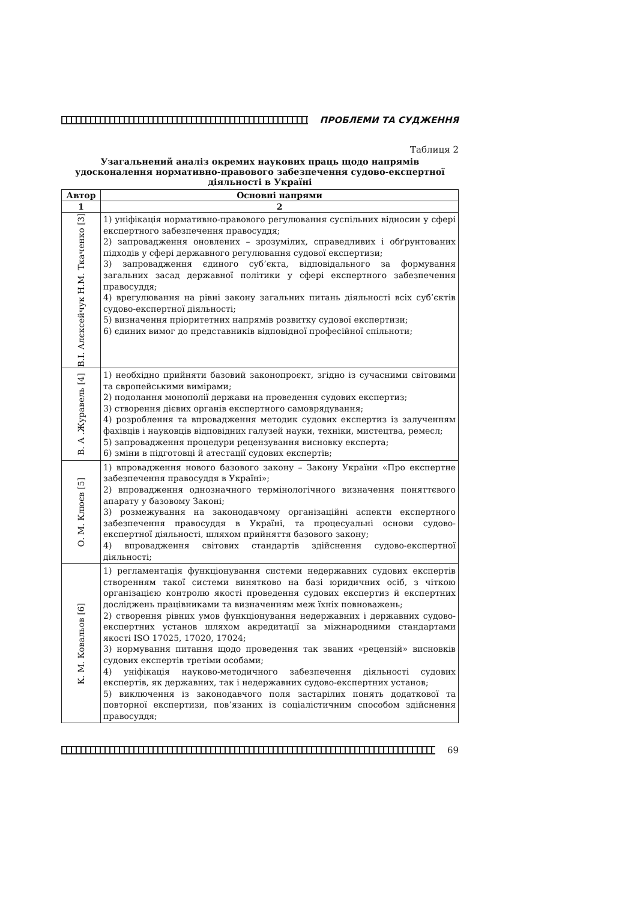ПРОБЛЕМИ ТА СУДЖЕННЯ
Таблиця 2
Узагальнений аналіз окремих наукових праць щодо напрямів удосконалення нормативно-правового забезпечення судово-експертної діяльності в Україні
| Автор | Основні напрями |
| --- | --- |
| 1 | 2 |
| В.І. Алєксейчук Н.М. Ткаченко [3] | 1) уніфікація нормативно-правового регулювання суспільних відносин у сфері експертного забезпечення правосуддя; 2) запровадження оновлених – зрозумілих, справедливих і обґрунтованих підходів у сфері державного регулювання судової експертизи; 3) запровадження єдиного суб’єкта, відповідального за формування загальних засад державної політики у сфері експертного забезпечення правосуддя; 4) врегулювання на рівні закону загальних питань діяльності всіх суб’єктів судово-експертної діяльності; 5) визначення пріоритетних напрямів розвитку судової експертизи; 6) єдиних вимог до представників відповідної професійної спільноти; |
| В. А .Журавель [4] | 1) необхідно прийняти базовий законопроєкт, згідно із сучасними світовими та європейськими вимірами; 2) подолання монополії держави на проведення судових експертиз; 3) створення дієвих органів експертного самоврядування; 4) розроблення та впровадження методик судових експертиз із залученням фахівців і науковців відповідних галузей науки, техніки, мистецтва, ремесл; 5) запровадження процедури рецензування висновку експерта; 6) зміни в підготовці й атестації судових експертів; |
| О. М. Клюєв [5] | 1) впровадження нового базового закону – Закону України «Про експертне забезпечення правосуддя в Україні»; 2) впровадження однозначного термінологічного визначення поняттєвого апарату у базовому Законі; 3) розмежування на законодавчому організаційні аспекти експертного забезпечення правосуддя в Україні, та процесуальні основи судово-експертної діяльності, шляхом прийняття базового закону; 4) впровадження світових стандартів здійснення судово-експертної діяльності; |
| К. М. Ковальов [6] | 1) регламентація функціонування системи недержавних судових експертів створенням такої системи винятково на базі юридичних осіб, з чіткою організацією контролю якості проведення судових експертиз й експертних досліджень працівниками та визначенням меж їхніх повноважень; 2) створення рівних умов функціонування недержавних і державних судово-експертних установ шляхом акредитації за міжнародними стандартами якості ISO 17025, 17020, 17024; 3) нормування питання щодо проведення так званих «рецензій» висновків судових експертів третіми особами; 4) уніфікація науково-методичного забезпечення діяльності судових експертів, як державних, так і недержавних судово-експертних установ; 5) виключення із законодавчого поля застарілих понять додаткової та повторної експертизи, пов’язаних із соціалістичним способом здійснення правосуддя; |
69